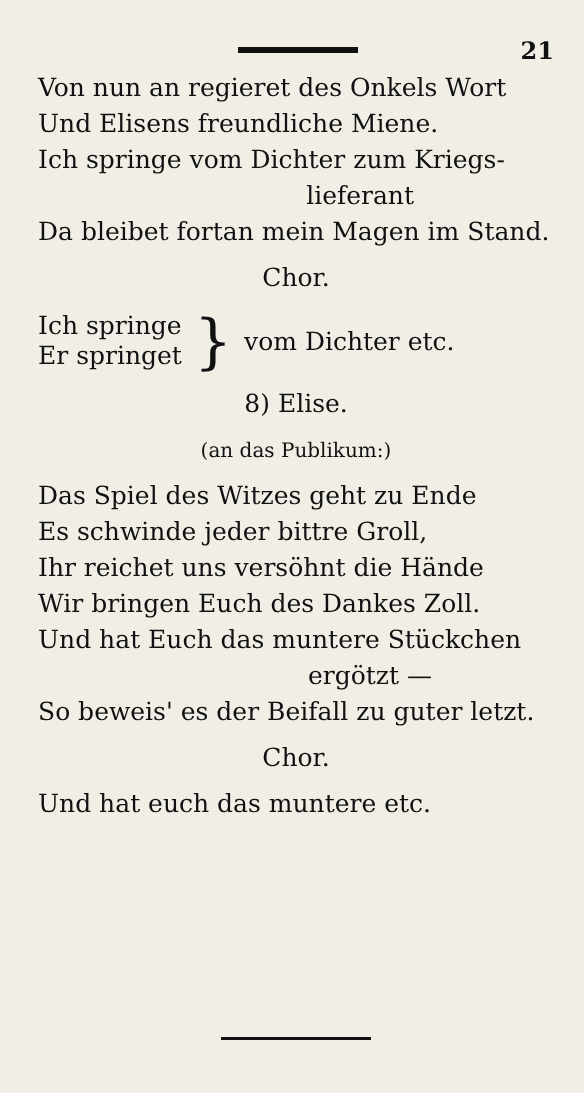21
Von nun an regieret des Onkels Wort
Und Elisens freundliche Miene.
Ich springe vom Dichter zum Kriegs-
lieferant
Da bleibet fortan mein Magen im Stand.
Chor.
Ich springe
Er springet
}
vom Dichter etc.
8) Elise.
(an das Publikum:)
Das Spiel des Witzes geht zu Ende
Es schwinde jeder bittre Groll,
Ihr reichet uns versöhnt die Hände
Wir bringen Euch des Dankes Zoll.
Und hat Euch das muntere Stückchen
ergötzt —
So beweis' es der Beifall zu guter letzt.
Chor.
Und hat euch das muntere etc.